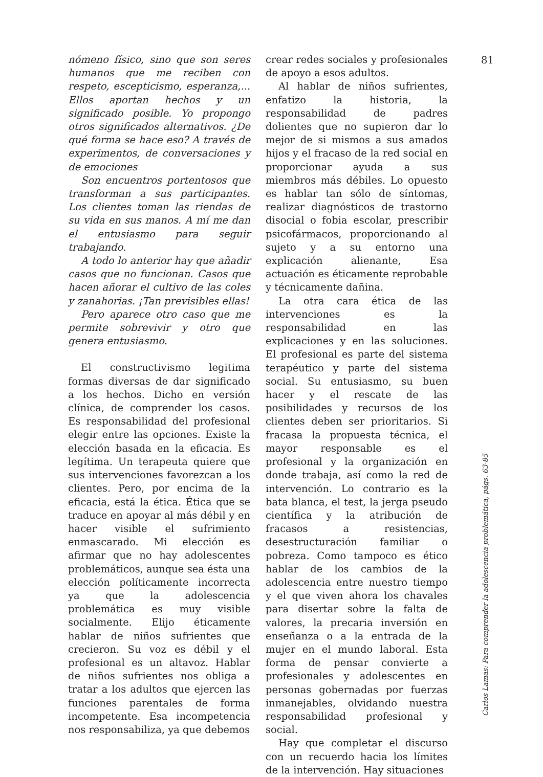nómeno físico, sino que son seres humanos que me reciben con respeto, escepticismo, esperanza,... Ellos aportan hechos y un significado posible. Yo propongo otros significados alternativos. ¿De qué forma se hace eso? A través de experimentos, de conversaciones y de emociones
Son encuentros portentosos que transforman a sus participantes. Los clientes toman las riendas de su vida en sus manos. A mí me dan el entusiasmo para seguir trabajando.
A todo lo anterior hay que añadir casos que no funcionan. Casos que hacen añorar el cultivo de las coles y zanahorias. ¡Tan previsibles ellas!
Pero aparece otro caso que me permite sobrevivir y otro que genera entusiasmo.
El constructivismo legitima formas diversas de dar significado a los hechos. Dicho en versión clínica, de comprender los casos. Es responsabilidad del profesional elegir entre las opciones. Existe la elección basada en la eficacia. Es legítima. Un terapeuta quiere que sus intervenciones favorezcan a los clientes. Pero, por encima de la eficacia, está la ética. Ética que se traduce en apoyar al más débil y en hacer visible el sufrimiento enmascarado. Mi elección es afirmar que no hay adolescentes problemáticos, aunque sea ésta una elección políticamente incorrecta ya que la adolescencia problemática es muy visible socialmente. Elijo éticamente hablar de niños sufrientes que crecieron. Su voz es débil y el profesional es un altavoz. Hablar de niños sufrientes nos obliga a tratar a los adultos que ejercen las funciones parentales de forma incompetente. Esa incompetencia nos responsabiliza, ya que debemos
crear redes sociales y profesionales de apoyo a esos adultos.
Al hablar de niños sufrientes, enfatizo la historia, la responsabilidad de padres dolientes que no supieron dar lo mejor de si mismos a sus amados hijos y el fracaso de la red social en proporcionar ayuda a sus miembros más débiles. Lo opuesto es hablar tan sólo de síntomas, realizar diagnósticos de trastorno disocial o fobia escolar, prescribir psicofármacos, proporcionando al sujeto y a su entorno una explicación alienante, Esa actuación es éticamente reprobable y técnicamente dañina.
La otra cara ética de las intervenciones es la responsabilidad en las explicaciones y en las soluciones. El profesional es parte del sistema terapéutico y parte del sistema social. Su entusiasmo, su buen hacer y el rescate de las posibilidades y recursos de los clientes deben ser prioritarios. Si fracasa la propuesta técnica, el mayor responsable es el profesional y la organización en donde trabaja, así como la red de intervención. Lo contrario es la bata blanca, el test, la jerga pseudo científica y la atribución de fracasos a resistencias, desestructuración familiar o pobreza. Como tampoco es ético hablar de los cambios de la adolescencia entre nuestro tiempo y el que viven ahora los chavales para disertar sobre la falta de valores, la precaria inversión en enseñanza o a la entrada de la mujer en el mundo laboral. Esta forma de pensar convierte a profesionales y adolescentes en personas gobernadas por fuerzas inmanejables, olvidando nuestra responsabilidad profesional y social.
Hay que completar el discurso con un recuerdo hacia los límites de la intervención. Hay situaciones
81
Carlos Lamas: Para comprender la adolescencia problemática, págs. 63-85